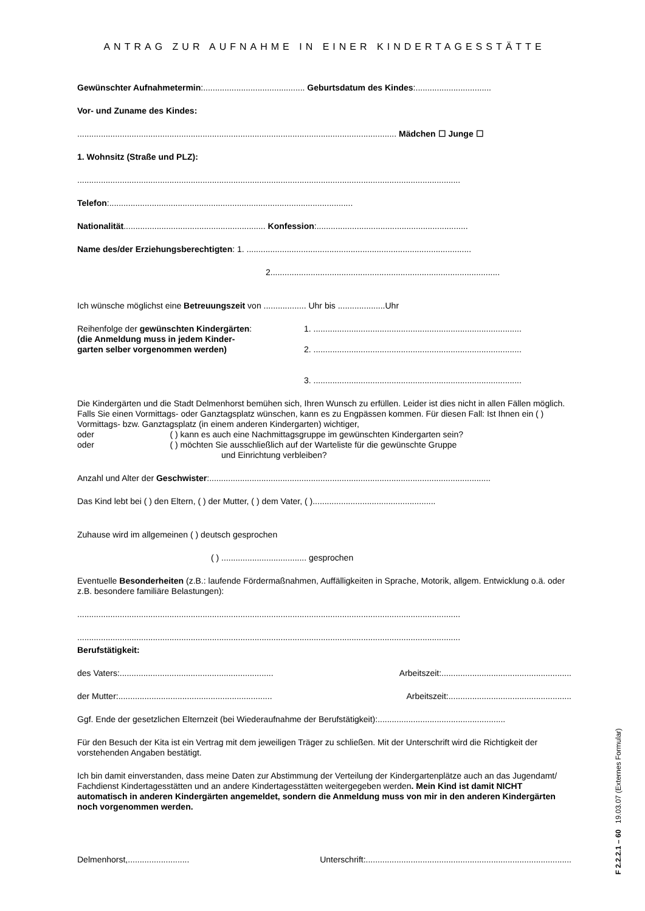ANTRAG ZUR AUFNAHME IN EINER KINDERTAGESSTÄTTE
Gewünschter Aufnahmetermin:........................................... Geburtsdatum des Kindes:................................
Vor- und Zuname des Kindes:
....................................................................................................................................... Mädchen ☐ Junge ☐
1. Wohnsitz (Straße und PLZ):
..................................................................................................................................................................
Telefon:.......................................................................................................
Nationalität............................................................ Konfession:................................................................
Name des/der Erziehungsberechtigten: 1. ...............................................................................................
2.................................................................................................
Ich wünsche möglichst eine Betreuungszeit von .................. Uhr bis ....................Uhr
Reihenfolge der gewünschten Kindergärten:
(die Anmeldung muss in jedem Kinder-
garten selber vorgenommen werden)
1. ........................................................................................
2. ........................................................................................
3. ........................................................................................
Die Kindergärten und die Stadt Delmenhorst bemühen sich, Ihren Wunsch zu erfüllen. Leider ist dies nicht in allen Fällen möglich. Falls Sie einen Vormittags- oder Ganztagsplatz wünschen, kann es zu Engpässen kommen. Für diesen Fall: Ist Ihnen ein ( ) Vormittags- bzw. Ganztagsplatz (in einem anderen Kindergarten) wichtiger,
oder ( ) kann es auch eine Nachmittagsgruppe im gewünschten Kindergarten sein?
oder ( ) möchten Sie ausschließlich auf der Warteliste für die gewünschte Gruppe
und Einrichtung verbleiben?
Anzahl und Alter der Geschwister:.......................................................................................................................
Das Kind lebt bei ( ) den Eltern, ( ) der Mutter, ( ) dem Vater, ( )....................................................
Zuhause wird im allgemeinen ( ) deutsch gesprochen
( ) .................................... gesprochen
Eventuelle Besonderheiten (z.B.: laufende Fördermaßnahmen, Auffälligkeiten in Sprache, Motorik, allgem. Entwicklung o.ä. oder z.B. besondere familiäre Belastungen):
..................................................................................................................................................................
..................................................................................................................................................................
Berufstätigkeit:
des Vaters:................................................................. Arbeitszeit:.......................................................
der Mutter:................................................................. Arbeitszeit:....................................................
Ggf. Ende der gesetzlichen Elternzeit (bei Wiederaufnahme der Berufstätigkeit):......................................................
Für den Besuch der Kita ist ein Vertrag mit dem jeweiligen Träger zu schließen. Mit der Unterschrift wird die Richtigkeit der vorstehenden Angaben bestätigt.
Ich bin damit einverstanden, dass meine Daten zur Abstimmung der Verteilung der Kindergartenplätze auch an das Jugendamt/ Fachdienst Kindertagesstätten und an andere Kindertagesstätten weitergegeben werden. Mein Kind ist damit NICHT automatisch in anderen Kindergärten angemeldet, sondern die Anmeldung muss von mir in den anderen Kindergärten noch vorgenommen werden.
Delmenhorst,.......................... Unterschrift:.......................................................................................
F 2.2.2.1 – 60 19.03.07 (Externes Formular)